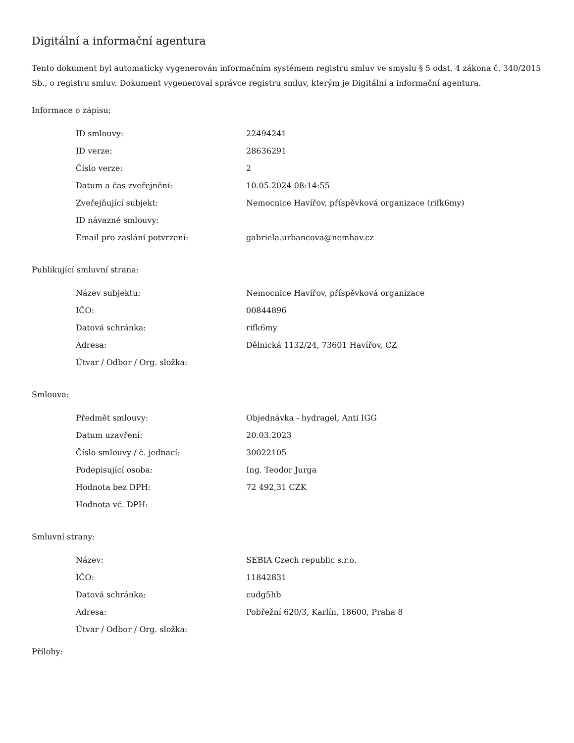Digitální a informační agentura
Tento dokument byl automaticky vygenerován informačním systémem registru smluv ve smyslu § 5 odst. 4 zákona č. 340/2015 Sb., o registru smluv. Dokument vygeneroval správce registru smluv, kterým je Digitální a informační agentura.
Informace o zápisu:
| ID smlouvy: | 22494241 |
| ID verze: | 28636291 |
| Číslo verze: | 2 |
| Datum a čas zveřejnění: | 10.05.2024 08:14:55 |
| Zveřejňující subjekt: | Nemocnice Havířov, příspěvková organizace (rifk6my) |
| ID návazné smlouvy: | |
| Email pro zaslání potvrzení: | gabriela.urbancova@nemhav.cz |
Publikující smluvní strana:
| Název subjektu: | Nemocnice Havířov, příspěvková organizace |
| IČO: | 00844896 |
| Datová schránka: | rifk6my |
| Adresa: | Dělnická 1132/24, 73601 Havířov, CZ |
| Útvar / Odbor / Org. složka: | |
Smlouva:
| Předmět smlouvy: | Objednávka - hydragel, Anti IGG |
| Datum uzavření: | 20.03.2023 |
| Číslo smlouvy / č. jednací: | 30022105 |
| Podepisující osoba: | Ing. Teodor Jurga |
| Hodnota bez DPH: | 72 492,31 CZK |
| Hodnota vč. DPH: | |
Smluvní strany:
| Název: | SEBIA Czech republic s.r.o. |
| IČO: | 11842831 |
| Datová schránka: | cudg5hb |
| Adresa: | Pobřežní 620/3, Karlín, 18600, Praha 8 |
| Útvar / Odbor / Org. složka: | |
Přílohy: